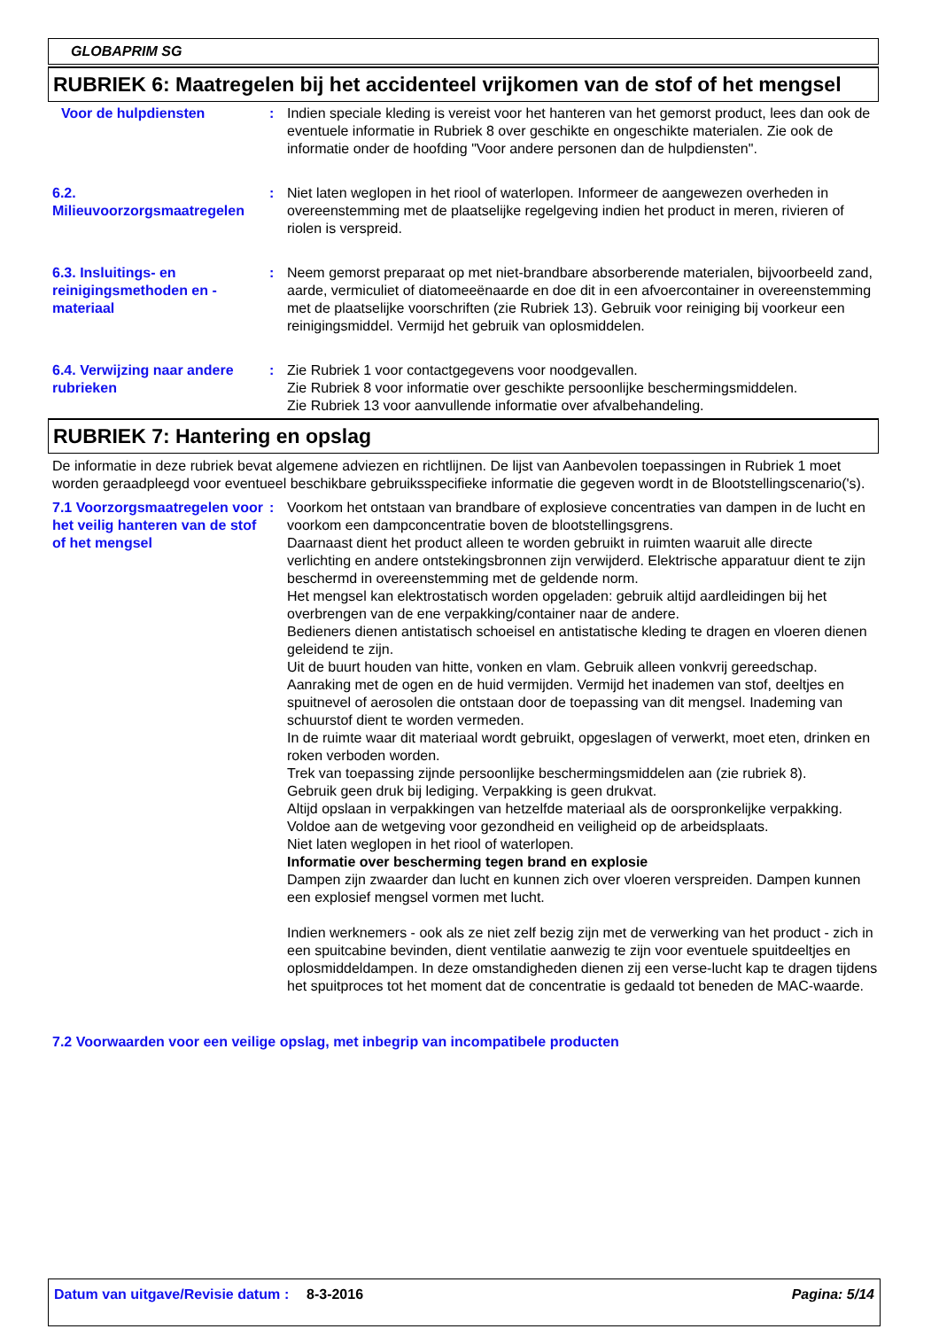GLOBAPRIM SG
RUBRIEK 6: Maatregelen bij het accidenteel vrijkomen van de stof of het mengsel
Voor de hulpdiensten : Indien speciale kleding is vereist voor het hanteren van het gemorst product, lees dan ook de eventuele informatie in Rubriek 8 over geschikte en ongeschikte materialen. Zie ook de informatie onder de hoofding "Voor andere personen dan de hulpdiensten".
6.2. Milieuvoorzorgsmaatregelen
: Niet laten weglopen in het riool of waterlopen. Informeer de aangewezen overheden in overeenstemming met de plaatselijke regelgeving indien het product in meren, rivieren of riolen is verspreid.
6.3. Insluitings- en reinigingsmethoden en -materiaal
: Neem gemorst preparaat op met niet-brandbare absorberende materialen, bijvoorbeeld zand, aarde, vermiculiet of diatomeeënaarde en doe dit in een afvoercontainer in overeenstemming met de plaatselijke voorschriften (zie Rubriek 13). Gebruik voor reiniging bij voorkeur een reinigingsmiddel. Vermijd het gebruik van oplosmiddelen.
6.4. Verwijzing naar andere rubrieken
: Zie Rubriek 1 voor contactgegevens voor noodgevallen.
Zie Rubriek 8 voor informatie over geschikte persoonlijke beschermingsmiddelen.
Zie Rubriek 13 voor aanvullende informatie over afvalbehandeling.
RUBRIEK 7: Hantering en opslag
De informatie in deze rubriek bevat algemene adviezen en richtlijnen. De lijst van Aanbevolen toepassingen in Rubriek 1 moet worden geraadpleegd voor eventueel beschikbare gebruiksspecifieke informatie die gegeven wordt in de Blootstellingscenario('s).
7.1 Voorzorgsmaatregelen voor het veilig hanteren van de stof of het mengsel
: Voorkom het ontstaan van brandbare of explosieve concentraties van dampen in de lucht en voorkom een dampconcentratie boven de blootstellingsgrens.
Daarnaast dient het product alleen te worden gebruikt in ruimten waaruit alle directe verlichting en andere ontstekingsbronnen zijn verwijderd. Elektrische apparatuur dient te zijn beschermd in overeenstemming met de geldende norm.
Het mengsel kan elektrostatisch worden opgeladen: gebruik altijd aardleidingen bij het overbrengen van de ene verpakking/container naar de andere.
Bedieners dienen antistatisch schoeisel en antistatische kleding te dragen en vloeren dienen geleidend te zijn.
Uit de buurt houden van hitte, vonken en vlam. Gebruik alleen vonkvrij gereedschap.
Aanraking met de ogen en de huid vermijden. Vermijd het inademen van stof, deeltjes en spuitnevel of aerosolen die ontstaan door de toepassing van dit mengsel. Inademing van schuurstof dient te worden vermeden.
In de ruimte waar dit materiaal wordt gebruikt, opgeslagen of verwerkt, moet eten, drinken en roken verboden worden.
Trek van toepassing zijnde persoonlijke beschermingsmiddelen aan (zie rubriek 8).
Gebruik geen druk bij lediging. Verpakking is geen drukvat.
Altijd opslaan in verpakkingen van hetzelfde materiaal als de oorspronkelijke verpakking.
Voldoe aan de wetgeving voor gezondheid en veiligheid op de arbeidsplaats.
Niet laten weglopen in het riool of waterlopen.
Informatie over bescherming tegen brand en explosie
Dampen zijn zwaarder dan lucht en kunnen zich over vloeren verspreiden. Dampen kunnen een explosief mengsel vormen met lucht.
Indien werknemers - ook als ze niet zelf bezig zijn met de verwerking van het product - zich in een spuitcabine bevinden, dient ventilatie aanwezig te zijn voor eventuele spuitdeeltjes en oplosmiddeldampen. In deze omstandigheden dienen zij een verse-lucht kap te dragen tijdens het spuitproces tot het moment dat de concentratie is gedaald tot beneden de MAC-waarde.
7.2 Voorwaarden voor een veilige opslag, met inbegrip van incompatibele producten
Datum van uitgave/Revisie datum
: 8-3-2016 Pagina: 5/14